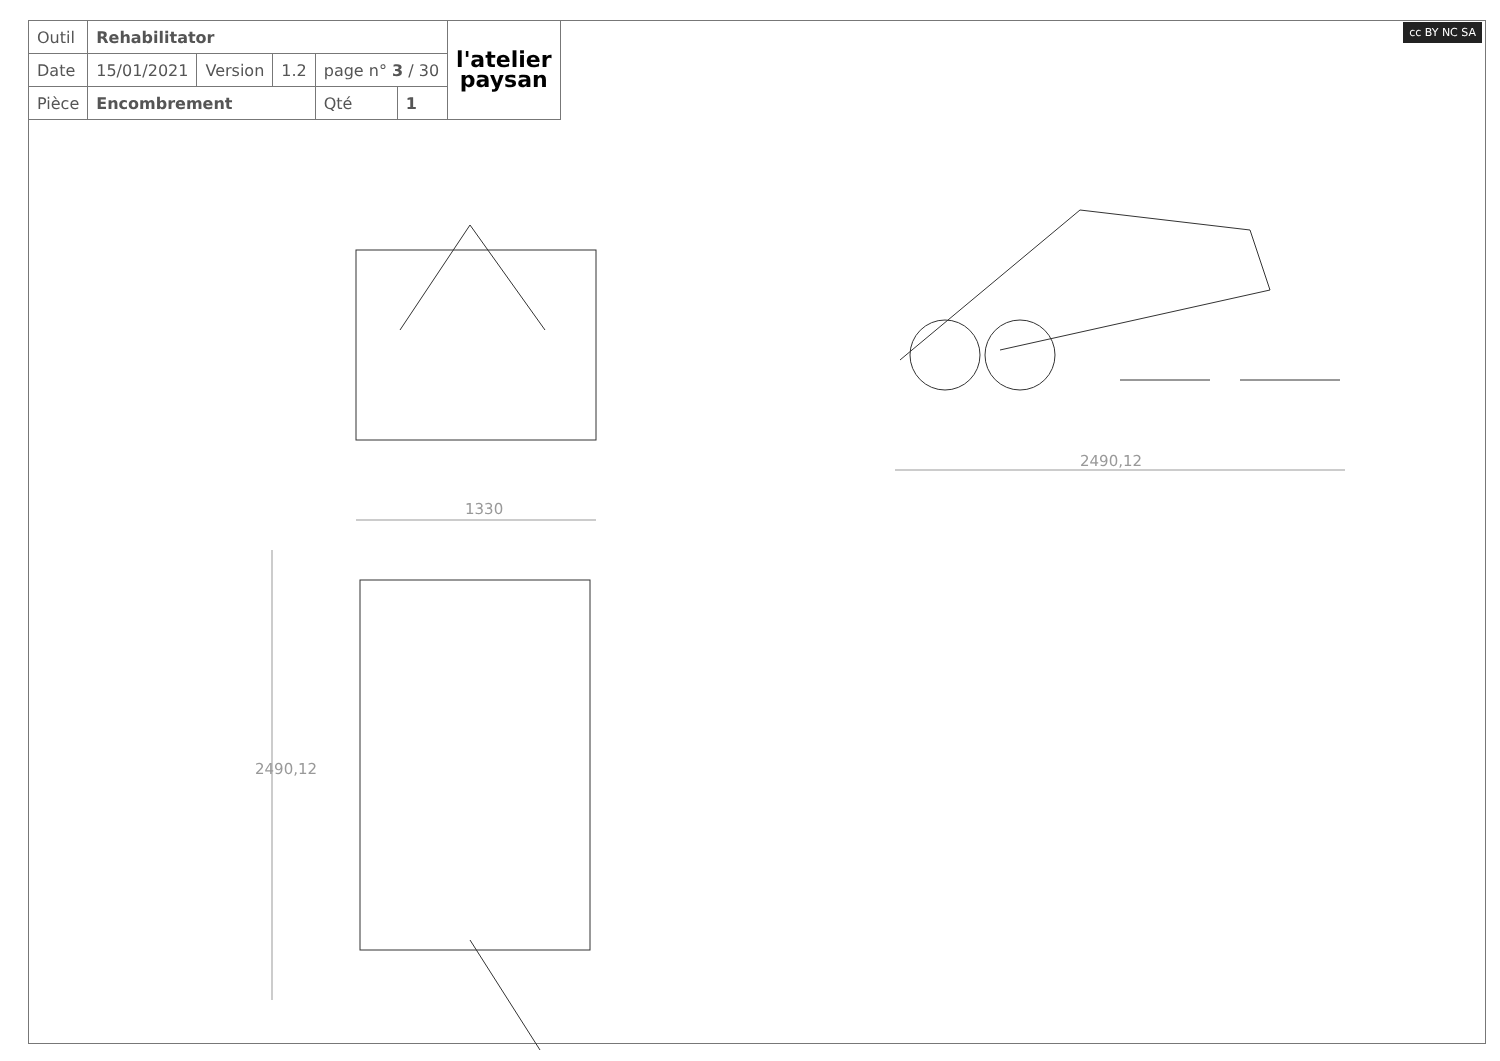| Outil | Rehabilitator | | | | | l'atelier paysan |
| Date | 15/01/2021 | Version | 1.2 | page n° 3 / 30 | | |
| Pièce | Encombrement | | | Qté | 1 | |
cc BY NC SA
1330
2490,12
2490,12